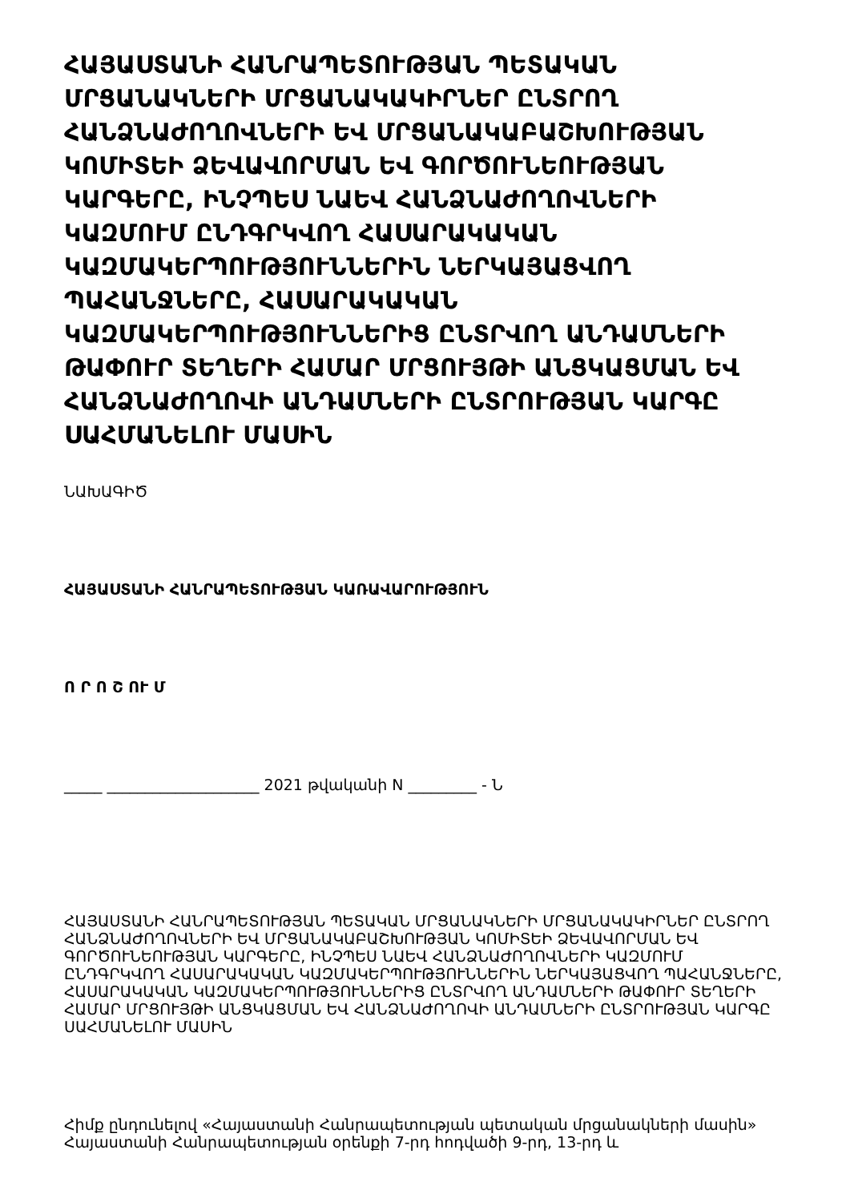ՀԱՅԱՍՏԱՆԻ ՀԱՆՐԱՊԵՏՈՒԹՅԱՆ ՊԵՏԱԿԱՆ ՄՐՑԱՆԱԿՆԵՐԻ ՄՐՑԱՆԱԿԱԿԻՐՆԵՐ ԸՆՏՐՈՂ ՀԱՆՁՆԱԺՈՂՈՎՆԵՐԻ ԵՎ ՄՐՑԱՆԱԿԱԲԱՇԽՈՒԹՅԱՆ ԿՈՄԻՏԵԻ ՁԵՎԱՎՈՐՄԱՆ ԵՎ ԳՈՐԾՈՒՆԵՈՒԹՅԱՆ ԿԱՐԳԵՐԸ, ԻՆՉՊԵՍ ՆԱԵՎ ՀԱՆՁՆԱԺՈՂՈՎՆԵՐԻ ԿԱԶՄՈՒՄ ԸՆԴԳՐԿՎՈՂ ՀԱՍԱՐԱԿԱԿԱՆ ԿԱԶՄԱԿԵՐՊՈՒԹՅՈՒՆՆԵՐԻՆ ՆԵՐԿԱՅԱՑՎՈՂ ՊԱՀԱՆՋՆԵՐԸ, ՀԱՍԱՐԱԿԱԿԱՆ ԿԱԶՄԱԿԵՐՊՈՒԹՅՈՒՆՆԵՐԻՑ ԸՆՏՐՎՈՂ ԱՆԴԱՄՆԵՐԻ ԹԱՓՈՒՐ ՏԵՂԵՐԻ ՀԱՄԱՐ ՄՐՑՈՒՅԹԻ ԱՆՑԿԱՑՄԱՆ ԵՎ ՀԱՆՁՆԱԺՈՂՈՎԻ ԱՆԴԱՄՆԵՐԻ ԸՆՏՐՈՒԹՅԱՆ ԿԱՐԳԸ ՍԱՀՄԱՆԵԼՈՒ ՄԱՍԻՆ
ՆԱԽԱԳԻԾ
ՀԱՅԱՍՏԱՆԻ ՀԱՆՐԱՊԵՏՈՒԹՅԱՆ ԿԱՌԱՎԱՐՈՒԹՅՈՒՆ
Ո Ր Ո Շ ՈՒ Մ
_____ ____________________ 2021 թվականի N _________ - Ն
ՀԱՅԱՍՏԱՆԻ ՀԱՆՐԱՊԵՏՈՒԹՅԱՆ ՊԵՏԱԿԱՆ ՄՐՑԱՆԱԿՆԵՐԻ ՄՐՑԱՆԱԿԱԿԻՐՆԵՐ ԸՆՏՐՈՂ ՀԱՆՁՆԱԺՈՂՈՎՆԵՐԻ ԵՎ ՄՐՑԱՆԱԿԱԲԱՇԽՈՒԹՅԱՆ ԿՈՄԻՏԵԻ ՁԵՎԱՎՈՐՄԱՆ ԵՎ ԳՈՐԾՈՒՆԵՈՒԹՅԱՆ ԿԱՐԳԵՐԸ, ԻՆՉՊԵՍ ՆԱԵՎ ՀԱՆՁՆԱԺՈՂՈՎՆԵՐԻ ԿԱԶՄՈՒՄ ԸՆԴԳՐԿՎՈՂ ՀԱՍԱՐԱԿԱԿԱՆ ԿԱԶՄԱԿԵՐՊՈՒԹՅՈՒՆՆԵՐԻՆ ՆԵՐԿԱՅԱՑՎՈՂ ՊԱՀԱՆՋՆԵՐԸ, ՀԱՍԱՐԱԿԱԿԱՆ ԿԱԶՄԱԿԵՐՊՈՒԹՅՈՒՆՆԵՐԻՑ ԸՆՏՐՎՈՂ ԱՆԴԱՄՆԵՐԻ ԹԱՓՈՒՐ ՏԵՂԵՐԻ ՀԱՄԱՐ ՄՐՑՈՒՅԹԻ ԱՆՑԿԱՑՄԱՆ ԵՎ ՀԱՆՁՆԱԺՈՂՈՎԻ ԱՆԴԱՄՆԵՐԻ ԸՆՏՐՈՒԹՅԱՆ ԿԱՐԳԸ ՍԱՀՄԱՆԵԼՈՒ ՄԱՍԻՆ
Հիմք ընդունելով «Հայաստանի Հանրապետության պետական մրցանակների մասին» Հայաստանի Հանրապետության օրենքի 7-րդ հոդվածի 9-րդ, 13-րդ և